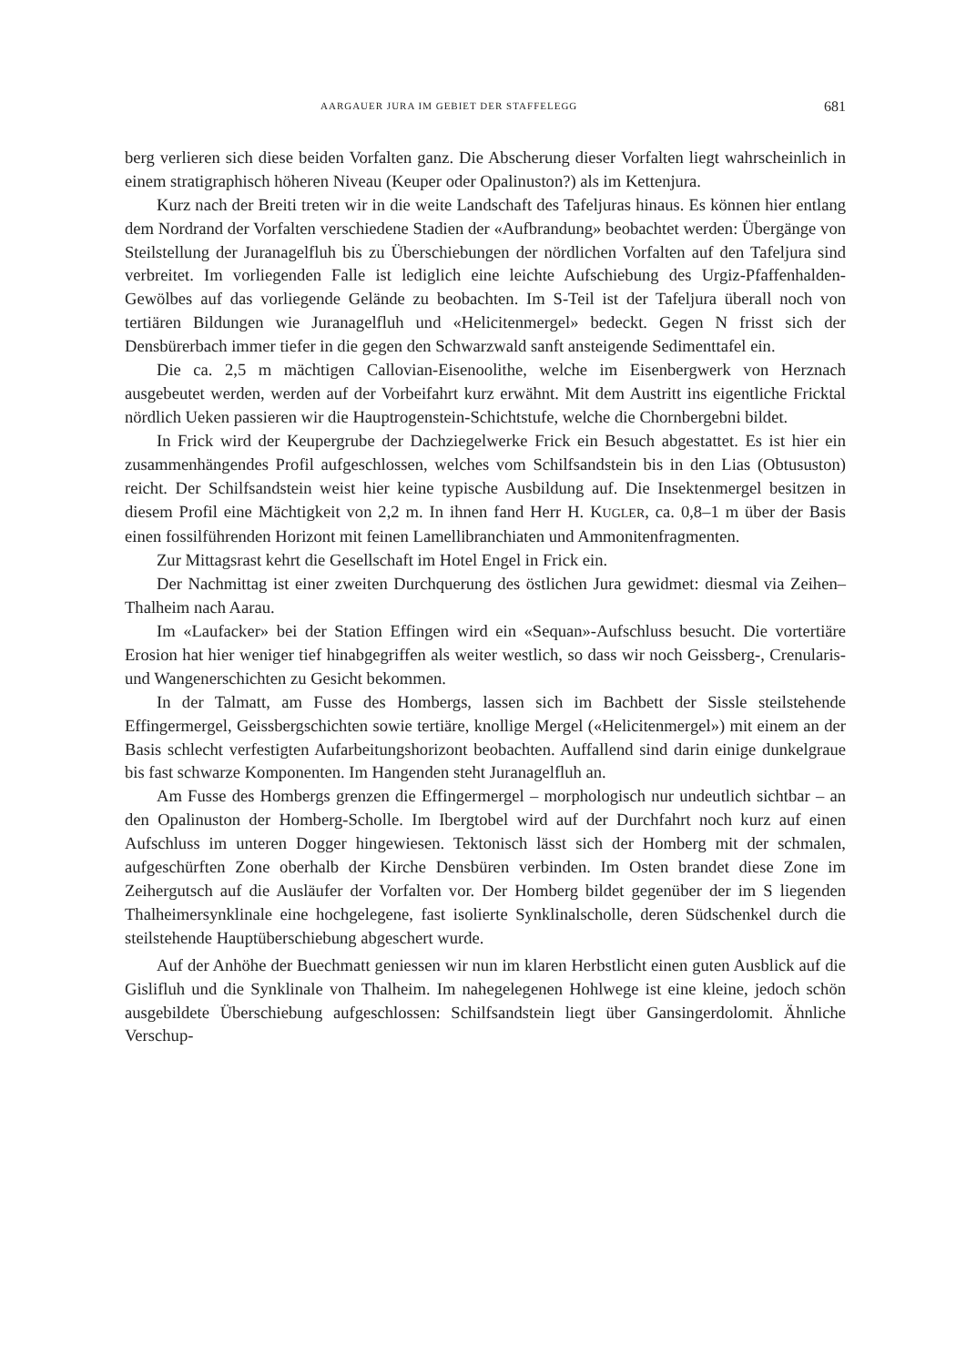AARGAUER JURA IM GEBIET DER STAFFELEGG 681
berg verlieren sich diese beiden Vorfalten ganz. Die Abscherung dieser Vorfalten liegt wahrscheinlich in einem stratigraphisch höheren Niveau (Keuper oder Opalinuston?) als im Kettenjura.
Kurz nach der Breiti treten wir in die weite Landschaft des Tafeljuras hinaus. Es können hier entlang dem Nordrand der Vorfalten verschiedene Stadien der «Aufbrandung» beobachtet werden: Übergänge von Steilstellung der Juranagelfluh bis zu Überschiebungen der nördlichen Vorfalten auf den Tafeljura sind verbreitet. Im vorliegenden Falle ist lediglich eine leichte Aufschiebung des Urgiz-Pfaffenhalden-Gewölbes auf das vorliegende Gelände zu beobachten. Im S-Teil ist der Tafeljura überall noch von tertiären Bildungen wie Juranagelfluh und «Helicitenmergel» bedeckt. Gegen N frisst sich der Densbürerbach immer tiefer in die gegen den Schwarzwald sanft ansteigende Sedimenttafel ein.
Die ca. 2,5 m mächtigen Callovian-Eisenoolithe, welche im Eisenbergwerk von Herznach ausgebeutet werden, werden auf der Vorbeifahrt kurz erwähnt. Mit dem Austritt ins eigentliche Fricktal nördlich Ueken passieren wir die Hauptrogenstein-Schichtstufe, welche die Chornbergebni bildet.
In Frick wird der Keupergrube der Dachziegelwerke Frick ein Besuch abgestattet. Es ist hier ein zusammenhängendes Profil aufgeschlossen, welches vom Schilfsandstein bis in den Lias (Obtususton) reicht. Der Schilfsandstein weist hier keine typische Ausbildung auf. Die Insektenmergel besitzen in diesem Profil eine Mächtigkeit von 2,2 m. In ihnen fand Herr H. KUGLER, ca. 0,8–1 m über der Basis einen fossilführenden Horizont mit feinen Lamellibranchiaten und Ammonitenfragmenten.
Zur Mittagsrast kehrt die Gesellschaft im Hotel Engel in Frick ein.
Der Nachmittag ist einer zweiten Durchquerung des östlichen Jura gewidmet: diesmal via Zeihen–Thalheim nach Aarau.
Im «Laufacker» bei der Station Effingen wird ein «Sequan»-Aufschluss besucht. Die vortertiäre Erosion hat hier weniger tief hinabgegriffen als weiter westlich, so dass wir noch Geissberg-, Crenularis- und Wangenerschichten zu Gesicht bekommen.
In der Talmatt, am Fusse des Hombergs, lassen sich im Bachbett der Sissle steilstehende Effingermergel, Geissbergschichten sowie tertiäre, knollige Mergel («Helicitenmergel») mit einem an der Basis schlecht verfestigten Aufarbeitungshorizont beobachten. Auffallend sind darin einige dunkelgraue bis fast schwarze Komponenten. Im Hangenden steht Juranagelfluh an.
Am Fusse des Hombergs grenzen die Effingermergel – morphologisch nur undeutlich sichtbar – an den Opalinuston der Homberg-Scholle. Im Ibergtobel wird auf der Durchfahrt noch kurz auf einen Aufschluss im unteren Dogger hingewiesen. Tektonisch lässt sich der Homberg mit der schmalen, aufgeschürften Zone oberhalb der Kirche Densbüren verbinden. Im Osten brandet diese Zone im Zeihergutsch auf die Ausläufer der Vorfalten vor. Der Homberg bildet gegenüber der im S liegenden Thalheimersynklinale eine hochgelegene, fast isolierte Synklinalscholle, deren Südschenkel durch die steilstehende Hauptüberschiebung abgeschert wurde.
Auf der Anhöhe der Buechmatt geniessen wir nun im klaren Herbstlicht einen guten Ausblick auf die Gislifluh und die Synklinale von Thalheim. Im nahegelegenen Hohlwege ist eine kleine, jedoch schön ausgebildete Überschiebung aufgeschlossen: Schilfsandstein liegt über Gansingerdolomit. Ähnliche Verschup-